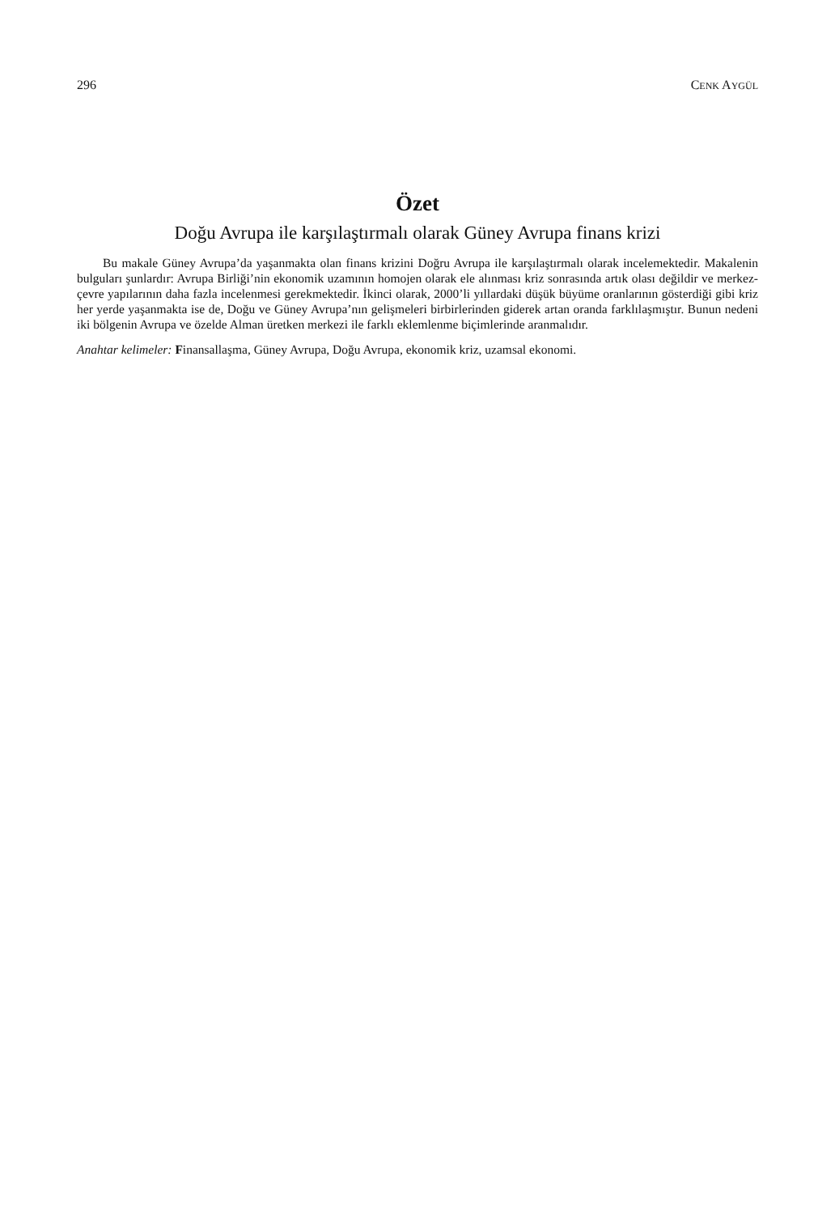296 CENK AYGÜL
Özet
Doğu Avrupa ile karşılaştırmalı olarak Güney Avrupa finans krizi
Bu makale Güney Avrupa’da yaşanmakta olan finans krizini Doğru Avrupa ile karşılaştırmalı olarak incelemektedir. Makalenin bulguları şunlardır: Avrupa Birliği’nin ekonomik uzamının homojen olarak ele alınması kriz sonrasında artık olası değildir ve merkez-çevre yapılarının daha fazla incelenmesi gerekmektedir. İkinci olarak, 2000’li yıllardaki düşük büyüme oranlarının gösterdiği gibi kriz her yerde yaşanmakta ise de, Doğu ve Güney Avrupa’nın gelişmeleri birbirlerinden giderek artan oranda farklılaşmıştır. Bunun nedeni iki bölgenin Avrupa ve özelde Alman üretken merkezi ile farklı eklemlenme biçimlerinde aranmalıdır.
Anahtar kelimeler: Finansallaşma, Güney Avrupa, Doğu Avrupa, ekonomik kriz, uzamsal ekonomi.